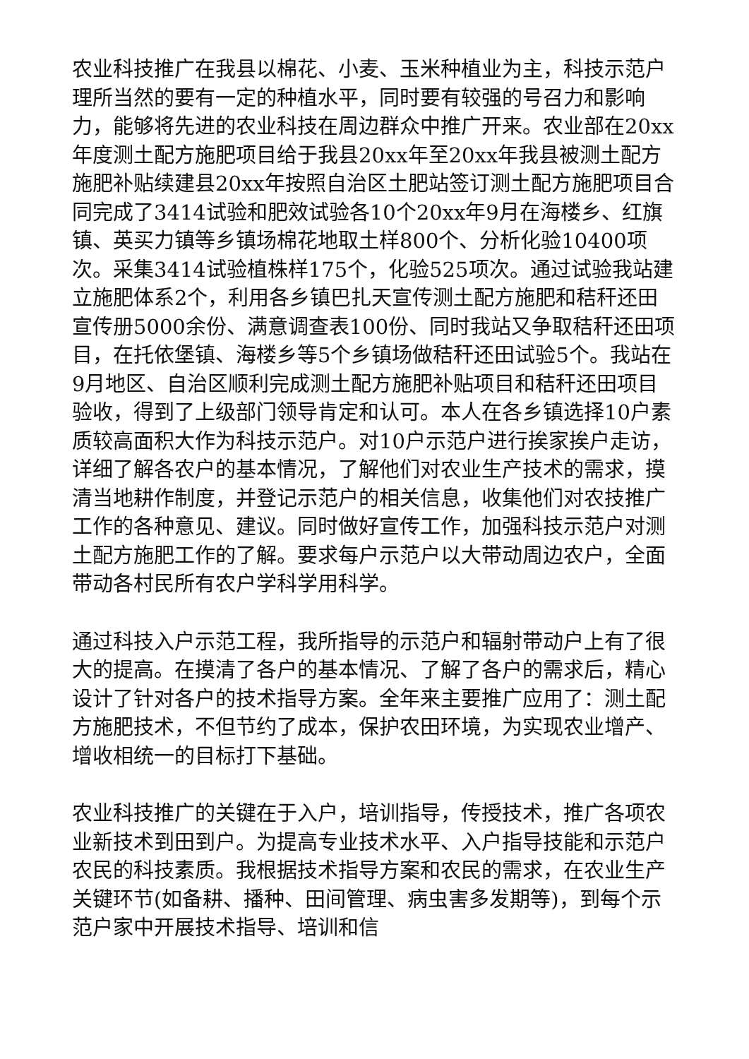农业科技推广在我县以棉花、小麦、玉米种植业为主，科技示范户理所当然的要有一定的种植水平，同时要有较强的号召力和影响力，能够将先进的农业科技在周边群众中推广开来。农业部在20xx年度测土配方施肥项目给于我县20xx年至20xx年我县被测土配方施肥补贴续建县20xx年按照自治区土肥站签订测土配方施肥项目合同完成了3414试验和肥效试验各10个20xx年9月在海楼乡、红旗镇、英买力镇等乡镇场棉花地取土样800个、分析化验10400项次。采集3414试验植株样175个，化验525项次。通过试验我站建立施肥体系2个，利用各乡镇巴扎天宣传测土配方施肥和秸秆还田宣传册5000余份、满意调查表100份、同时我站又争取秸秆还田项目，在托依堡镇、海楼乡等5个乡镇场做秸秆还田试验5个。我站在9月地区、自治区顺利完成测土配方施肥补贴项目和秸秆还田项目验收，得到了上级部门领导肯定和认可。本人在各乡镇选择10户素质较高面积大作为科技示范户。对10户示范户进行挨家挨户走访，详细了解各农户的基本情况，了解他们对农业生产技术的需求，摸清当地耕作制度，并登记示范户的相关信息，收集他们对农技推广工作的各种意见、建议。同时做好宣传工作，加强科技示范户对测土配方施肥工作的了解。要求每户示范户以大带动周边农户，全面带动各村民所有农户学科学用科学。
通过科技入户示范工程，我所指导的示范户和辐射带动户上有了很大的提高。在摸清了各户的基本情况、了解了各户的需求后，精心设计了针对各户的技术指导方案。全年来主要推广应用了：测土配方施肥技术，不但节约了成本，保护农田环境，为实现农业增产、增收相统一的目标打下基础。
农业科技推广的关键在于入户，培训指导，传授技术，推广各项农业新技术到田到户。为提高专业技术水平、入户指导技能和示范户农民的科技素质。我根据技术指导方案和农民的需求，在农业生产关键环节(如备耕、播种、田间管理、病虫害多发期等)，到每个示范户家中开展技术指导、培训和信